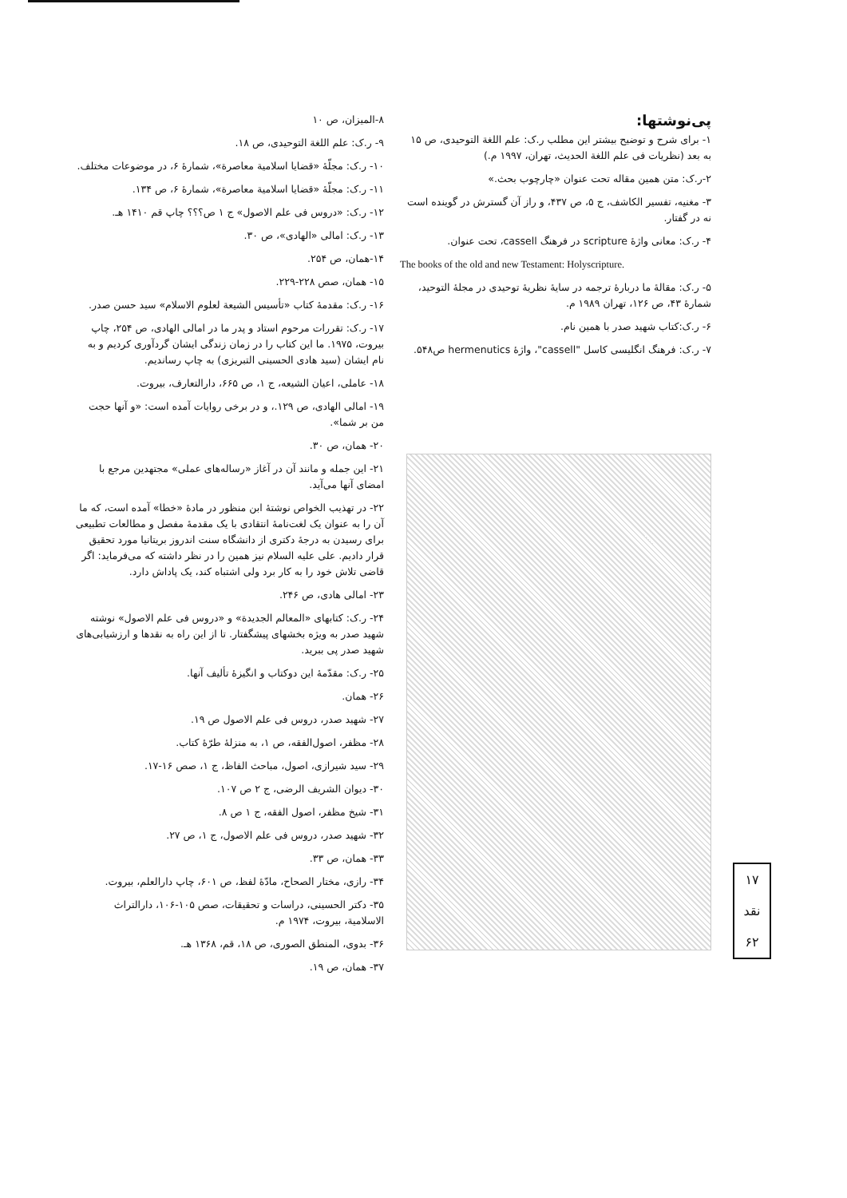پی‌نوشتها:
۱- برای شرح و توضیح بیشتر این مطلب ر.ک: علم اللغة التوحیدی، ص ۱۵ به بعد (نظریات فی علم اللغة الحدیث، تهران، ۱۹۹۷ م.)
۲-ر.ک: متن همین مقاله تحت عنوان «چارچوب بحث.»
۳- مغنیه، تفسیر الکاشف، ج ۵، ص ۴۳۷، و راز آن گسترش در گوینده است نه در گفتار.
۴- ر.ک: معانی واژهٔ scripture در فرهنگ cassell، تحت عنوان.
The books of the old and new Testament: Holyscripture.
۵- ر.ک: مقالهٔ ما دربارهٔ ترجمه در سایهٔ نظریهٔ توحیدی در مجلهٔ التوحید، شمارهٔ ۴۳، ص ۱۲۶، تهران ۱۹۸۹ م.
۶- ر.ک:کتاب شهید صدر با همین نام.
۷- ر.ک: فرهنگ انگلیسی کاسل "cassell"، واژهٔ hermenutics ص۵۴۸.
۸-المیزان، ص ۱۰
۹- ر.ک: علم اللغة التوحیدی، ص ۱۸.
۱۰- ر.ک: مجلّهٔ «قضایا اسلامیة معاصرة»، شمارهٔ ۶، در موضوعات مختلف.
۱۱- ر.ک: مجلّهٔ «قضایا اسلامیة معاصرة»، شمارهٔ ۶، ص ۱۳۴.
۱۲- ر.ک: «دروس فی علم الاصول» ج ۱ ص؟؟؟ چاپ قم ۱۴۱۰ هـ.
۱۳- ر.ک: امالی «الهادی»، ص ۳۰.
۱۴-همان، ص ۲۵۴.
۱۵- همان، صص ۲۲۸-۲۲۹.
۱۶- ر.ک: مقدمهٔ کتاب «تأسیس الشیعة لعلوم الاسلام» سید حسن صدر.
۱۷- ر.ک: تقررات مرحوم استاد و پدر ما در امالی الهادی، ص ۲۵۴، چاپ بیروت، ۱۹۷۵. ما این کتاب را در زمان زندگی ایشان گردآوری کردیم و به نام ایشان (سید هادی الحسینی التبریزی) به چاپ رساندیم.
۱۸- عاملی، اعیان الشیعه، ج ۱، ص ۶۶۵، دارالتعارف، بیروت.
۱۹- امالی الهادی، ص ۱۲۹.، و در برخی روایات آمده است: «و آنها حجت من بر شما».
۲۰- همان، ص ۳۰.
۲۱- این جمله و مانند آن در آغاز «رساله‌های عملی» مجتهدین مرجع با امضای آنها می‌آید.
۲۲- در تهذیب الخواص نوشتهٔ ابن منظور در مادهٔ «خطا» آمده است، که ما آن را به عنوان یک لغت‌نامهٔ انتقادی با یک مقدمهٔ مفصل و مطالعات تطبیعی برای رسیدن به درجهٔ دکتری از دانشگاه سنت اندروز بریتانیا مورد تحقیق قرار دادیم. علی علیه السلام نیز همین را در نظر داشته که می‌فرماید: اگر قاضی تلاش خود را به کار برد ولی اشتباه کند، یک پاداش دارد.
۲۳- امالی هادی، ص ۲۴۶.
۲۴- ر.ک: کتابهای «المعالم الجدیدة» و «دروس فی علم الاصول» نوشته شهید صدر به ویژه بخشهای پیشگفتار. تا از این راه به نقدها و ارزشیابی‌های شهید صدر پی ببرید.
۲۵- ر.ک: مقدّمهٔ این دوکتاب و انگیزهٔ تألیف آنها.
۲۶- همان.
۲۷- شهید صدر، دروس فی علم الاصول ص ۱۹.
۲۸- مظفر، اصول‌الفقه، ص ۱، به منزلهٔ طرّهٔ کتاب.
۲۹- سید شیرازی، اصول، مباحث الفاظ، ج ۱، صص ۱۶-۱۷.
۳۰- دیوان الشریف الرضی، ج ۲ ص ۱۰۷.
۳۱- شیخ مظفر، اصول الفقه، ج ۱ ص ۸.
۳۲- شهید صدر، دروس فی علم الاصول، ج ۱، ص ۲۷.
۳۳- همان، ص ۳۳.
۳۴- رازی، مختار الصحاح، مادّهٔ لفظ، ص ۶۰۱، چاپ دارالعلم، بیروت.
۳۵- دکتر الحسینی، دراسات و تحقیقات، صص ۱۰۵-۱۰۶، دارالتراث الاسلامیة، بیروت، ۱۹۷۴ م.
۳۶- بدوی، المنطق الصوری، ص ۱۸، قم، ۱۳۶۸ هـ.
۳۷- همان، ص ۱۹.
۱۷
نقد
۶۲